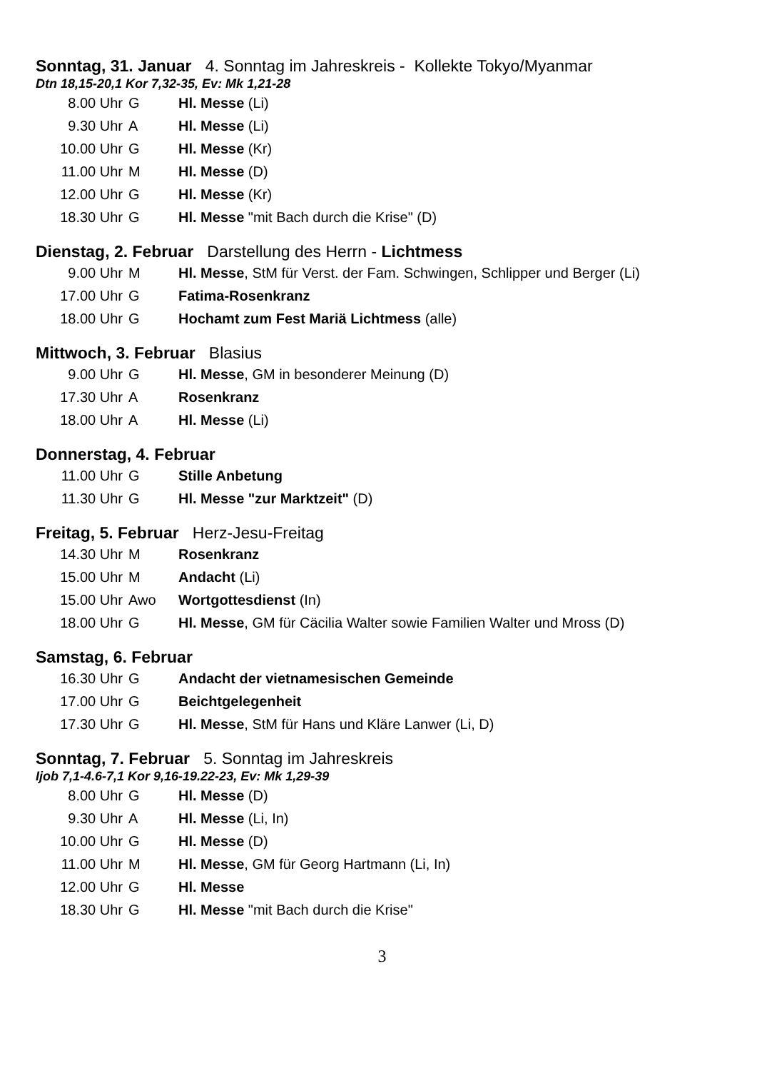Sonntag, 31. Januar 4. Sonntag im Jahreskreis - Kollekte Tokyo/Myanmar
Dtn 18,15-20,1 Kor 7,32-35, Ev: Mk 1,21-28
| 8.00 Uhr | G | Hl. Messe (Li) |
| 9.30 Uhr | A | Hl. Messe (Li) |
| 10.00 Uhr | G | Hl. Messe (Kr) |
| 11.00 Uhr | M | Hl. Messe (D) |
| 12.00 Uhr | G | Hl. Messe (Kr) |
| 18.30 Uhr | G | Hl. Messe "mit Bach durch die Krise" (D) |
Dienstag, 2. Februar Darstellung des Herrn - Lichtmess
| 9.00 Uhr | M | Hl. Messe , StM für Verst. der Fam. Schwingen, Schlipper und Berger (Li) |
| 17.00 Uhr | G | Fatima-Rosenkranz |
| 18.00 Uhr | G | Hochamt zum Fest Mariä Lichtmess (alle) |
Mittwoch, 3. Februar Blasius
| 9.00 Uhr | G | Hl. Messe , GM in besonderer Meinung (D) |
| 17.30 Uhr | A | Rosenkranz |
| 18.00 Uhr | A | Hl. Messe (Li) |
Donnerstag, 4. Februar
| 11.00 Uhr | G | Stille Anbetung |
| 11.30 Uhr | G | Hl. Messe "zur Marktzeit" (D) |
Freitag, 5. Februar Herz-Jesu-Freitag
| 14.30 Uhr | M | Rosenkranz |
| 15.00 Uhr | M | Andacht (Li) |
| 15.00 Uhr | Awo | Wortgottesdienst (In) |
| 18.00 Uhr | G | Hl. Messe , GM für Cäcilia Walter sowie Familien Walter und Mross (D) |
Samstag, 6. Februar
| 16.30 Uhr | G | Andacht der vietnamesischen Gemeinde |
| 17.00 Uhr | G | Beichtgelegenheit |
| 17.30 Uhr | G | Hl. Messe , StM für Hans und Kläre Lanwer (Li, D) |
Sonntag, 7. Februar 5. Sonntag im Jahreskreis
Ijob 7,1-4.6-7,1 Kor 9,16-19.22-23, Ev: Mk 1,29-39
| 8.00 Uhr | G | Hl. Messe (D) |
| 9.30 Uhr | A | Hl. Messe (Li, In) |
| 10.00 Uhr | G | Hl. Messe (D) |
| 11.00 Uhr | M | Hl. Messe , GM für Georg Hartmann (Li, In) |
| 12.00 Uhr | G | Hl. Messe |
| 18.30 Uhr | G | Hl. Messe "mit Bach durch die Krise" |
3